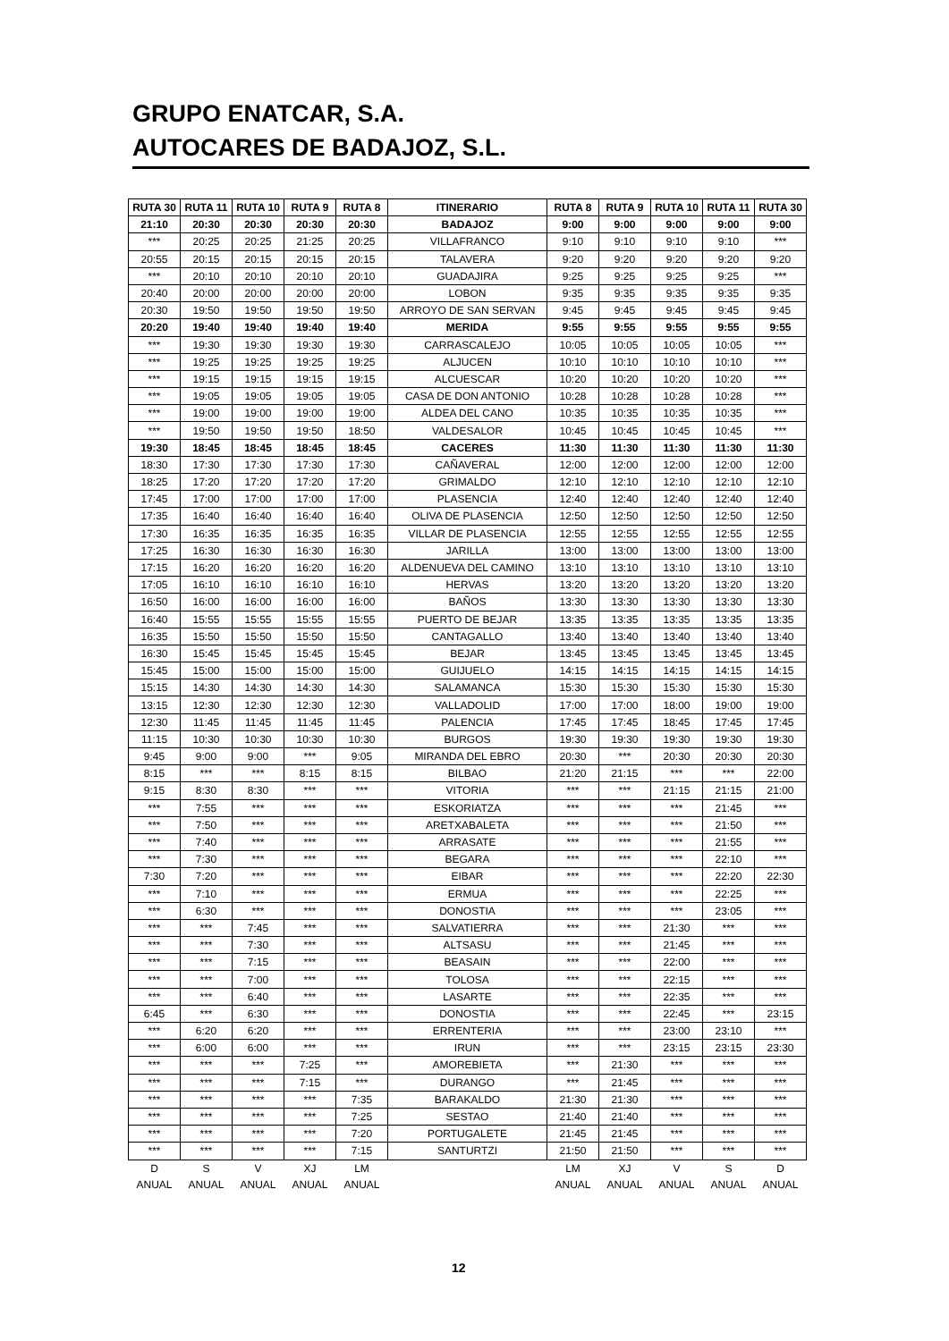GRUPO ENATCAR, S.A.
AUTOCARES DE BADAJOZ, S.L.
| RUTA 30 | RUTA 11 | RUTA 10 | RUTA 9 | RUTA 8 | ITINERARIO | RUTA 8 | RUTA 9 | RUTA 10 | RUTA 11 | RUTA 30 |
| --- | --- | --- | --- | --- | --- | --- | --- | --- | --- | --- |
| 21:10 | 20:30 | 20:30 | 20:30 | 20:30 | BADAJOZ | 9:00 | 9:00 | 9:00 | 9:00 | 9:00 |
| *** | 20:25 | 20:25 | 21:25 | 20:25 | VILLAFRANCO | 9:10 | 9:10 | 9:10 | 9:10 | *** |
| 20:55 | 20:15 | 20:15 | 20:15 | 20:15 | TALAVERA | 9:20 | 9:20 | 9:20 | 9:20 | 9:20 |
| *** | 20:10 | 20:10 | 20:10 | 20:10 | GUADAJIRA | 9:25 | 9:25 | 9:25 | 9:25 | *** |
| 20:40 | 20:00 | 20:00 | 20:00 | 20:00 | LOBON | 9:35 | 9:35 | 9:35 | 9:35 | 9:35 |
| 20:30 | 19:50 | 19:50 | 19:50 | 19:50 | ARROYO DE SAN SERVAN | 9:45 | 9:45 | 9:45 | 9:45 | 9:45 |
| 20:20 | 19:40 | 19:40 | 19:40 | 19:40 | MERIDA | 9:55 | 9:55 | 9:55 | 9:55 | 9:55 |
| *** | 19:30 | 19:30 | 19:30 | 19:30 | CARRASCALEJO | 10:05 | 10:05 | 10:05 | 10:05 | *** |
| *** | 19:25 | 19:25 | 19:25 | 19:25 | ALJUCEN | 10:10 | 10:10 | 10:10 | 10:10 | *** |
| *** | 19:15 | 19:15 | 19:15 | 19:15 | ALCUESCAR | 10:20 | 10:20 | 10:20 | 10:20 | *** |
| *** | 19:05 | 19:05 | 19:05 | 19:05 | CASA DE DON ANTONIO | 10:28 | 10:28 | 10:28 | 10:28 | *** |
| *** | 19:00 | 19:00 | 19:00 | 19:00 | ALDEA DEL CANO | 10:35 | 10:35 | 10:35 | 10:35 | *** |
| *** | 19:50 | 19:50 | 19:50 | 18:50 | VALDESALOR | 10:45 | 10:45 | 10:45 | 10:45 | *** |
| 19:30 | 18:45 | 18:45 | 18:45 | 18:45 | CACERES | 11:30 | 11:30 | 11:30 | 11:30 | 11:30 |
| 18:30 | 17:30 | 17:30 | 17:30 | 17:30 | CAÑAVERAL | 12:00 | 12:00 | 12:00 | 12:00 | 12:00 |
| 18:25 | 17:20 | 17:20 | 17:20 | 17:20 | GRIMALDO | 12:10 | 12:10 | 12:10 | 12:10 | 12:10 |
| 17:45 | 17:00 | 17:00 | 17:00 | 17:00 | PLASENCIA | 12:40 | 12:40 | 12:40 | 12:40 | 12:40 |
| 17:35 | 16:40 | 16:40 | 16:40 | 16:40 | OLIVA DE PLASENCIA | 12:50 | 12:50 | 12:50 | 12:50 | 12:50 |
| 17:30 | 16:35 | 16:35 | 16:35 | 16:35 | VILLAR DE PLASENCIA | 12:55 | 12:55 | 12:55 | 12:55 | 12:55 |
| 17:25 | 16:30 | 16:30 | 16:30 | 16:30 | JARILLA | 13:00 | 13:00 | 13:00 | 13:00 | 13:00 |
| 17:15 | 16:20 | 16:20 | 16:20 | 16:20 | ALDENUEVA DEL CAMINO | 13:10 | 13:10 | 13:10 | 13:10 | 13:10 |
| 17:05 | 16:10 | 16:10 | 16:10 | 16:10 | HERVAS | 13:20 | 13:20 | 13:20 | 13:20 | 13:20 |
| 16:50 | 16:00 | 16:00 | 16:00 | 16:00 | BAÑOS | 13:30 | 13:30 | 13:30 | 13:30 | 13:30 |
| 16:40 | 15:55 | 15:55 | 15:55 | 15:55 | PUERTO DE BEJAR | 13:35 | 13:35 | 13:35 | 13:35 | 13:35 |
| 16:35 | 15:50 | 15:50 | 15:50 | 15:50 | CANTAGALLO | 13:40 | 13:40 | 13:40 | 13:40 | 13:40 |
| 16:30 | 15:45 | 15:45 | 15:45 | 15:45 | BEJAR | 13:45 | 13:45 | 13:45 | 13:45 | 13:45 |
| 15:45 | 15:00 | 15:00 | 15:00 | 15:00 | GUIJUELO | 14:15 | 14:15 | 14:15 | 14:15 | 14:15 |
| 15:15 | 14:30 | 14:30 | 14:30 | 14:30 | SALAMANCA | 15:30 | 15:30 | 15:30 | 15:30 | 15:30 |
| 13:15 | 12:30 | 12:30 | 12:30 | 12:30 | VALLADOLID | 17:00 | 17:00 | 18:00 | 19:00 | 19:00 |
| 12:30 | 11:45 | 11:45 | 11:45 | 11:45 | PALENCIA | 17:45 | 17:45 | 18:45 | 17:45 | 17:45 |
| 11:15 | 10:30 | 10:30 | 10:30 | 10:30 | BURGOS | 19:30 | 19:30 | 19:30 | 19:30 | 19:30 |
| 9:45 | 9:00 | 9:00 | *** | 9:05 | MIRANDA DEL EBRO | 20:30 | *** | 20:30 | 20:30 | 20:30 |
| 8:15 | *** | *** | 8:15 | 8:15 | BILBAO | 21:20 | 21:15 | *** | *** | 22:00 |
| 9:15 | 8:30 | 8:30 | *** | *** | VITORIA | *** | *** | 21:15 | 21:15 | 21:00 |
| *** | 7:55 | *** | *** | *** | ESKORIATZA | *** | *** | *** | 21:45 | *** |
| *** | 7:50 | *** | *** | *** | ARETXABALETA | *** | *** | *** | 21:50 | *** |
| *** | 7:40 | *** | *** | *** | ARRASATE | *** | *** | *** | 21:55 | *** |
| *** | 7:30 | *** | *** | *** | BEGARA | *** | *** | *** | 22:10 | *** |
| 7:30 | 7:20 | *** | *** | *** | EIBAR | *** | *** | *** | 22:20 | 22:30 |
| *** | 7:10 | *** | *** | *** | ERMUA | *** | *** | *** | 22:25 | *** |
| *** | 6:30 | *** | *** | *** | DONOSTIA | *** | *** | *** | 23:05 | *** |
| *** | *** | 7:45 | *** | *** | SALVATIERRA | *** | *** | 21:30 | *** | *** |
| *** | *** | 7:30 | *** | *** | ALTSASU | *** | *** | 21:45 | *** | *** |
| *** | *** | 7:15 | *** | *** | BEASAIN | *** | *** | 22:00 | *** | *** |
| *** | *** | 7:00 | *** | *** | TOLOSA | *** | *** | 22:15 | *** | *** |
| *** | *** | 6:40 | *** | *** | LASARTE | *** | *** | 22:35 | *** | *** |
| 6:45 | *** | 6:30 | *** | *** | DONOSTIA | *** | *** | 22:45 | *** | 23:15 |
| *** | 6:20 | 6:20 | *** | *** | ERRENTERIA | *** | *** | 23:00 | 23:10 | *** |
| *** | 6:00 | 6:00 | *** | *** | IRUN | *** | *** | 23:15 | 23:15 | 23:30 |
| *** | *** | *** | 7:25 | *** | AMOREBIETA | *** | 21:30 | *** | *** | *** |
| *** | *** | *** | 7:15 | *** | DURANGO | *** | 21:45 | *** | *** | *** |
| *** | *** | *** | *** | 7:35 | BARAKALDO | 21:30 | 21:30 | *** | *** | *** |
| *** | *** | *** | *** | 7:25 | SESTAO | 21:40 | 21:40 | *** | *** | *** |
| *** | *** | *** | *** | 7:20 | PORTUGALETE | 21:45 | 21:45 | *** | *** | *** |
| *** | *** | *** | *** | 7:15 | SANTURTZI | 21:50 | 21:50 | *** | *** | *** |
| D | S | V | XJ | LM | | LM | XJ | V | S | D |
| ANUAL | ANUAL | ANUAL | ANUAL | ANUAL | | ANUAL | ANUAL | ANUAL | ANUAL | ANUAL |
12